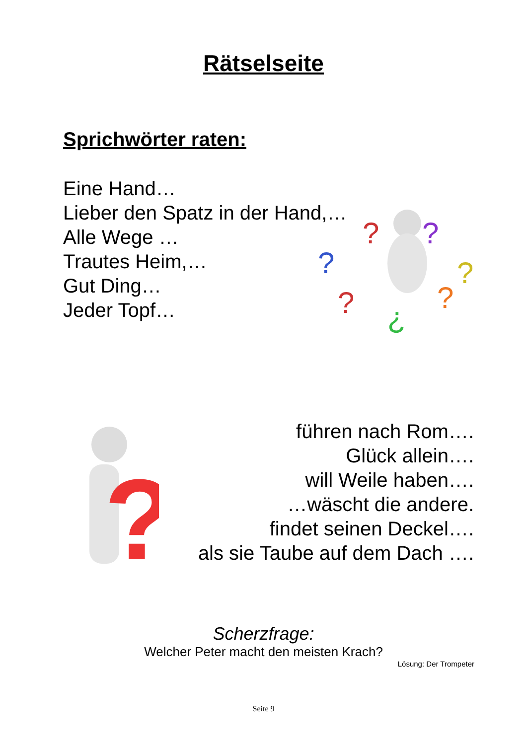Rätselseite
Sprichwörter raten:
Eine Hand…
Lieber den Spatz in der Hand,…
Alle Wege …
Trautes Heim,…
Gut Ding…
Jeder Topf…
?
?
?
?
?
¿
?
?
führen nach Rom….
Glück allein….
will Weile haben….
…wäscht die andere.
findet seinen Deckel….
als sie Taube auf dem Dach ….
Scherzfrage:
Welcher Peter macht den meisten Krach?
Lösung: Der Trompeter
Seite 9